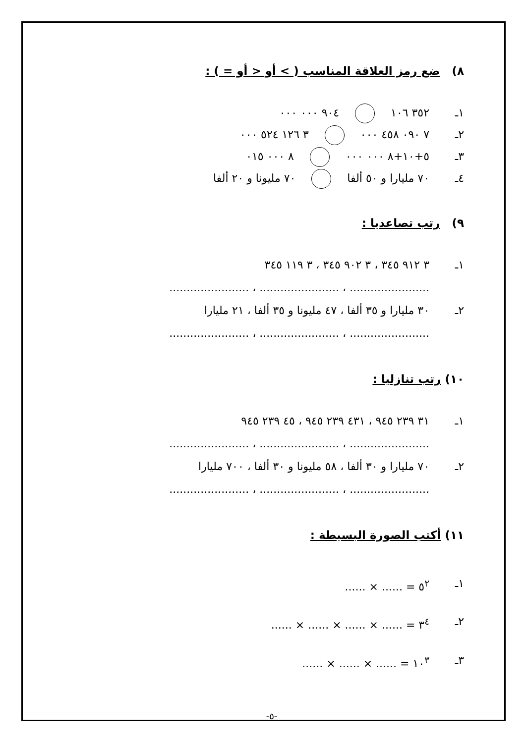٨) ضع رمز العلاقة المناسب ( > أو < أو = ) :
١ـ ٣٥٢ ١٠٦ ٩٠٤ ٠٠٠ ٠٠٠
٢ـ ٧ ٠٩٠ ٤٥٨ ٠٠٠ ٣ ١٢٦ ٥٢٤ ٠٠٠
٣ـ ٥+١٠+٨ ٠٠٠ ٠٠٠ ٨ ٠٠٠ ٠١٥
٤ـ ٧٠ مليارا و ٥٠ ألفا ٧٠ مليونا و ٢٠ ألفا
٩) رتب تصاعديا :
١ـ ٣ ٩١٢ ٣٤٥ ، ٣ ٩٠٢ ٣٤٥ ، ٣ ١١٩ ٣٤٥
....................... ، ....................... ، .......................
٢ـ ٣٠ مليارا و ٣٥ ألفا ، ٤٧ مليونا و ٣٥ ألفا ، ٢١ مليارا
....................... ، ....................... ، .......................
١٠) رتب تنازليا :
١ـ ٣١ ٢٣٩ ٩٤٥ ، ٤٣١ ٢٣٩ ٩٤٥ ، ٤٥ ٢٣٩ ٩٤٥
....................... ، ....................... ، .......................
٢ـ ٧٠ مليارا و ٣٠ ألفا ، ٥٨ مليونا و ٣٠ ألفا ، ٧٠٠ مليارا
....................... ، ....................... ، .......................
١١) أكتب الصورة البسيطة :
١ـ ٥<sup>٢</sup> = ...... × ......
٢ـ ٣<sup>٤</sup> = ...... × ...... × ...... × ......
٣ـ ١٠<sup>٣</sup> = ...... × ...... × ......
-٥-